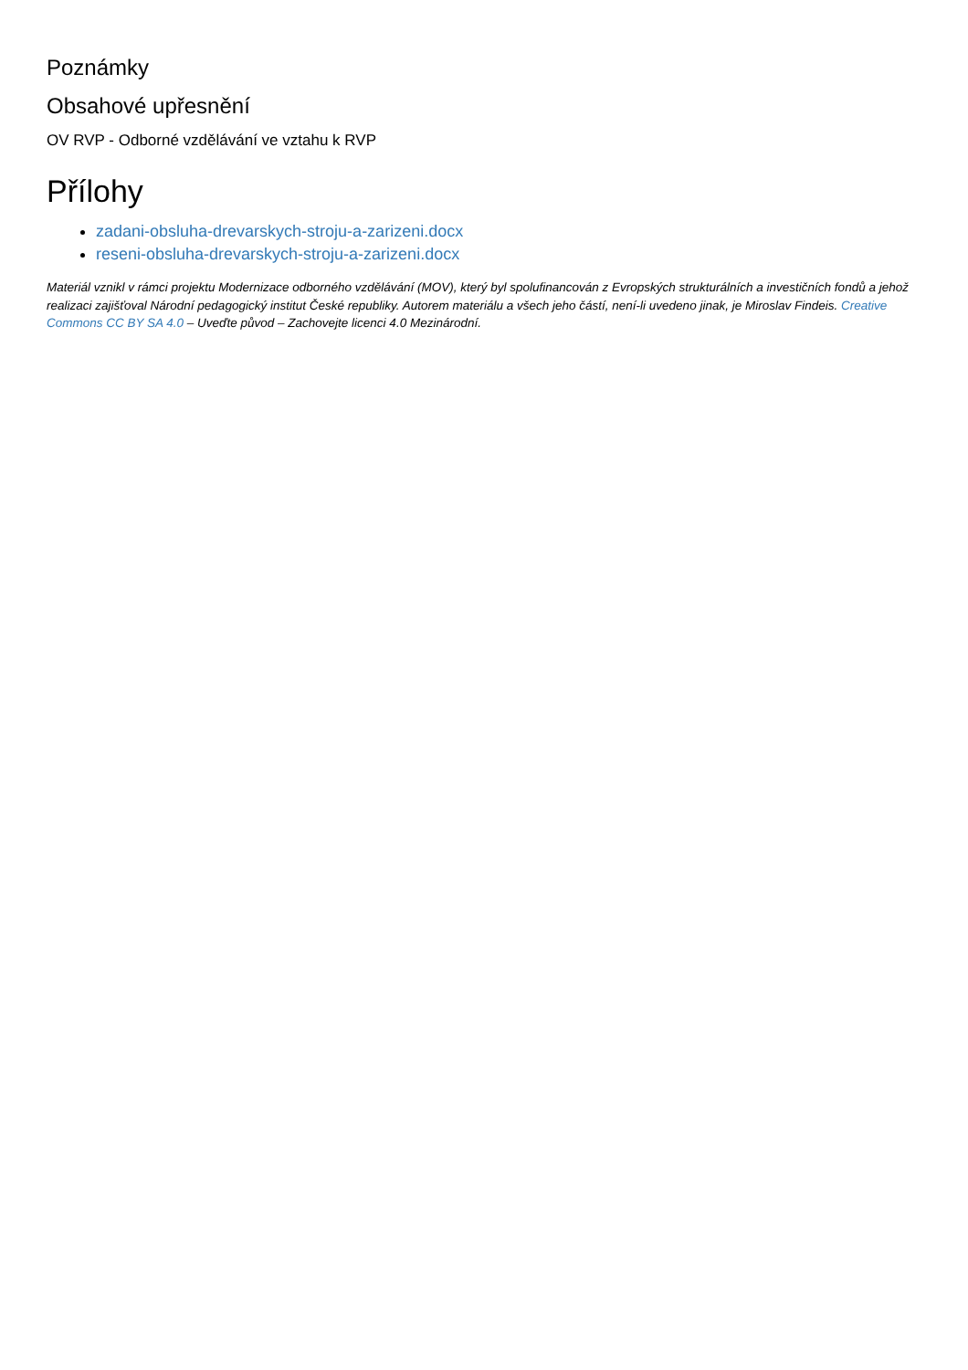Poznámky
Obsahové upřesnění
OV RVP - Odborné vzdělávání ve vztahu k RVP
Přílohy
zadani-obsluha-drevarskych-stroju-a-zarizeni.docx
reseni-obsluha-drevarskych-stroju-a-zarizeni.docx
Materiál vznikl v rámci projektu Modernizace odborného vzdělávání (MOV), který byl spolufinancován z Evropských strukturálních a investičních fondů a jehož realizaci zajišťoval Národní pedagogický institut České republiky. Autorem materiálu a všech jeho částí, není-li uvedeno jinak, je Miroslav Findeis. Creative Commons CC BY SA 4.0 – Uveďte původ – Zachovejte licenci 4.0 Mezinárodní.